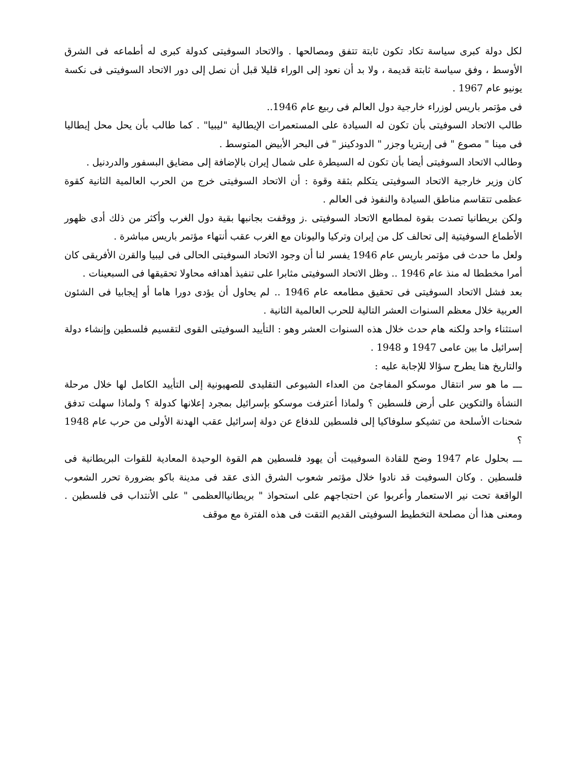لكل دولة كبرى سياسة تكاد تكون ثابتة تتفق ومصالحها . والاتحاد السوفيتى كدولة كبرى له أطماعه فى الشرق الأوسط ، وفق سياسة ثابتة قديمة ، ولا بد أن نعود إلى الوراء قليلا قبل أن نصل إلى دور الاتحاد السوفيتى فى نكسة يونيو عام 1967 .
فى مؤتمر باريس لوزراء خارجية دول العالم فى ربيع عام 1946..
طالب الاتحاد السوفيتى بأن تكون له السيادة على المستعمرات الإيطالية "ليبيا" . كما طالب بأن يحل محل إيطاليا فى مينا " مصوع " فى إريتريا وجزر " الدودكينز " فى البحر الأبيض المتوسط .
وطالب الاتحاد السوفيتى أيضا بأن تكون له السيطرة على شمال إيران بالإضافة إلى مضايق البسفور والدردنيل .
كان وزير خارجية الاتحاد السوفيتى يتكلم بثقة وقوة : أن الاتحاد السوفيتى خرج من الحرب العالمية الثانية كقوة عظمى تتقاسم مناطق السيادة والنفوذ فى العالم .
ولكن بريطانيا تصدت بقوة لمطامع الاتحاد السوفيتى .ز ووقفت بجانبها بقية دول الغرب وأكثر من ذلك أدى ظهور الأطماع السوفيتية إلى تحالف كل من إيران وتركيا واليونان مع الغرب عقب أنتهاء مؤتمر باريس مباشرة .
ولعل ما حدث فى مؤتمر باريس عام 1946 يفسر لنا أن وجود الاتحاد السوفيتى الحالى فى ليبيا والقرن الأفريقى كان أمرا مخططا له منذ عام 1946 .. وظل الاتحاد السوفيتى مثابرا على تنفيذ أهدافه محاولا تحقيقها فى السبعينات .
بعد فشل الاتحاد السوفيتى فى تحقيق مطامعه عام 1946 .. لم يحاول أن يؤدى دورا هاما أو إيجابيا فى الشئون العربية خلال معظم السنوات العشر التالية للحرب العالمية الثانية .
استثناء واحد ولكنه هام حدث خلال هذه السنوات العشر وهو : التأييد السوفيتى القوى لتقسيم فلسطين وإنشاء دولة إسرائيل ما بين عامى 1947 و 1948 .
والتاريخ هنا يطرح سؤالا للإجابة عليه :
ـــ ما هو سر انتقال موسكو المفاجئ من العداء الشيوعى التقليدى للصهيونية إلى التأييد الكامل لها خلال مرحلة النشأة والتكوين على أرض فلسطين ؟ ولماذا أعترفت موسكو بإسرائيل بمجرد إعلانها كدولة ؟ ولماذا سهلت تدفق شحنات الأسلحة من تشيكو سلوفاكيا إلى فلسطين للدفاع عن دولة إسرائيل عقب الهدنة الأولى من حرب عام 1948 ؟
ـــ بحلول عام 1947 وضح للقادة السوفييت أن يهود فلسطين هم القوة الوحيدة المعادية للقوات البريطانية فى فلسطين . وكان السوفيت قد نادوا خلال مؤتمر شعوب الشرق الذى عقد فى مدينة باكو بضرورة تحرر الشعوب الواقعة تحت نير الاستعمار وأعربوا عن احتجاجهم على استحواذ " بريطانياالعظمى " على الأنتداب فى فلسطين . ومعنى هذا أن مصلحة التخطيط السوفيتى القديم التقت فى هذه الفترة مع موقف